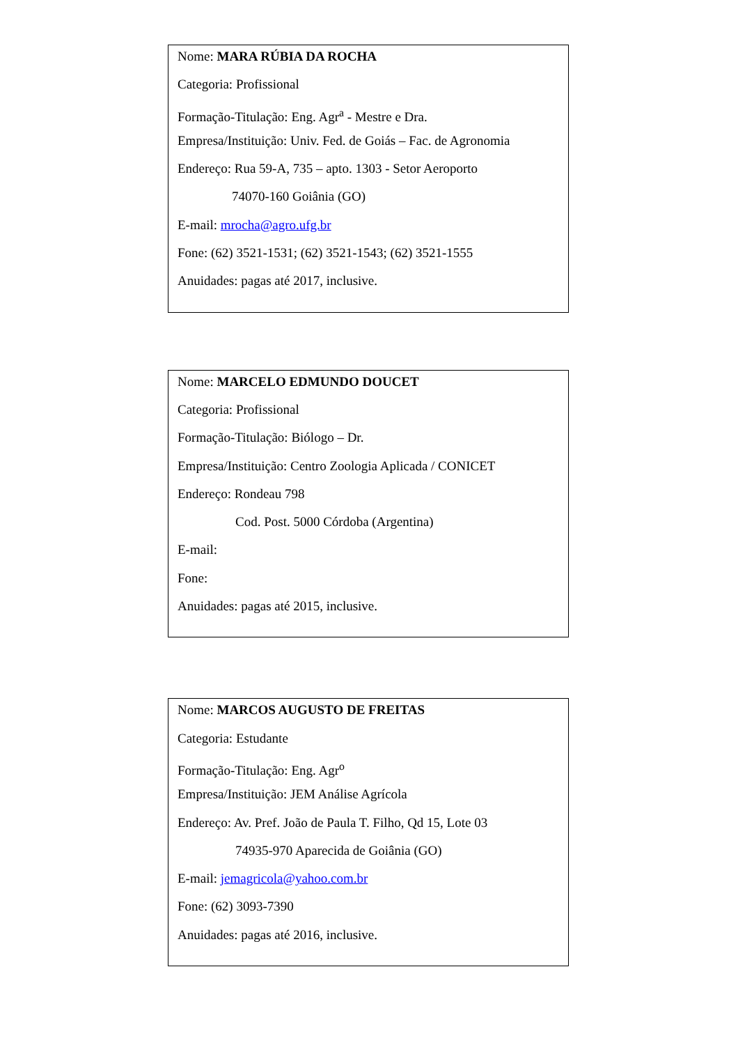Nome: MARA RÚBIA DA ROCHA
Categoria: Profissional
Formação-Titulação: Eng. Agr<sup>a</sup> - Mestre e Dra.
Empresa/Instituição: Univ. Fed. de Goiás – Fac. de Agronomia
Endereço: Rua 59-A, 735 – apto. 1303 - Setor Aeroporto
74070-160 Goiânia (GO)
E-mail: mrocha@agro.ufg.br
Fone: (62) 3521-1531; (62) 3521-1543; (62) 3521-1555
Anuidades: pagas até 2017, inclusive.
Nome: MARCELO EDMUNDO DOUCET
Categoria: Profissional
Formação-Titulação: Biólogo – Dr.
Empresa/Instituição: Centro Zoologia Aplicada / CONICET
Endereço: Rondeau 798
Cod. Post. 5000 Córdoba (Argentina)
E-mail:
Fone:
Anuidades: pagas até 2015, inclusive.
Nome: MARCOS AUGUSTO DE FREITAS
Categoria: Estudante
Formação-Titulação: Eng. Agr<sup>o</sup>
Empresa/Instituição: JEM Análise Agrícola
Endereço: Av. Pref. João de Paula T. Filho, Qd 15, Lote 03
74935-970 Aparecida de Goiânia (GO)
E-mail: jemagricola@yahoo.com.br
Fone: (62) 3093-7390
Anuidades: pagas até 2016, inclusive.